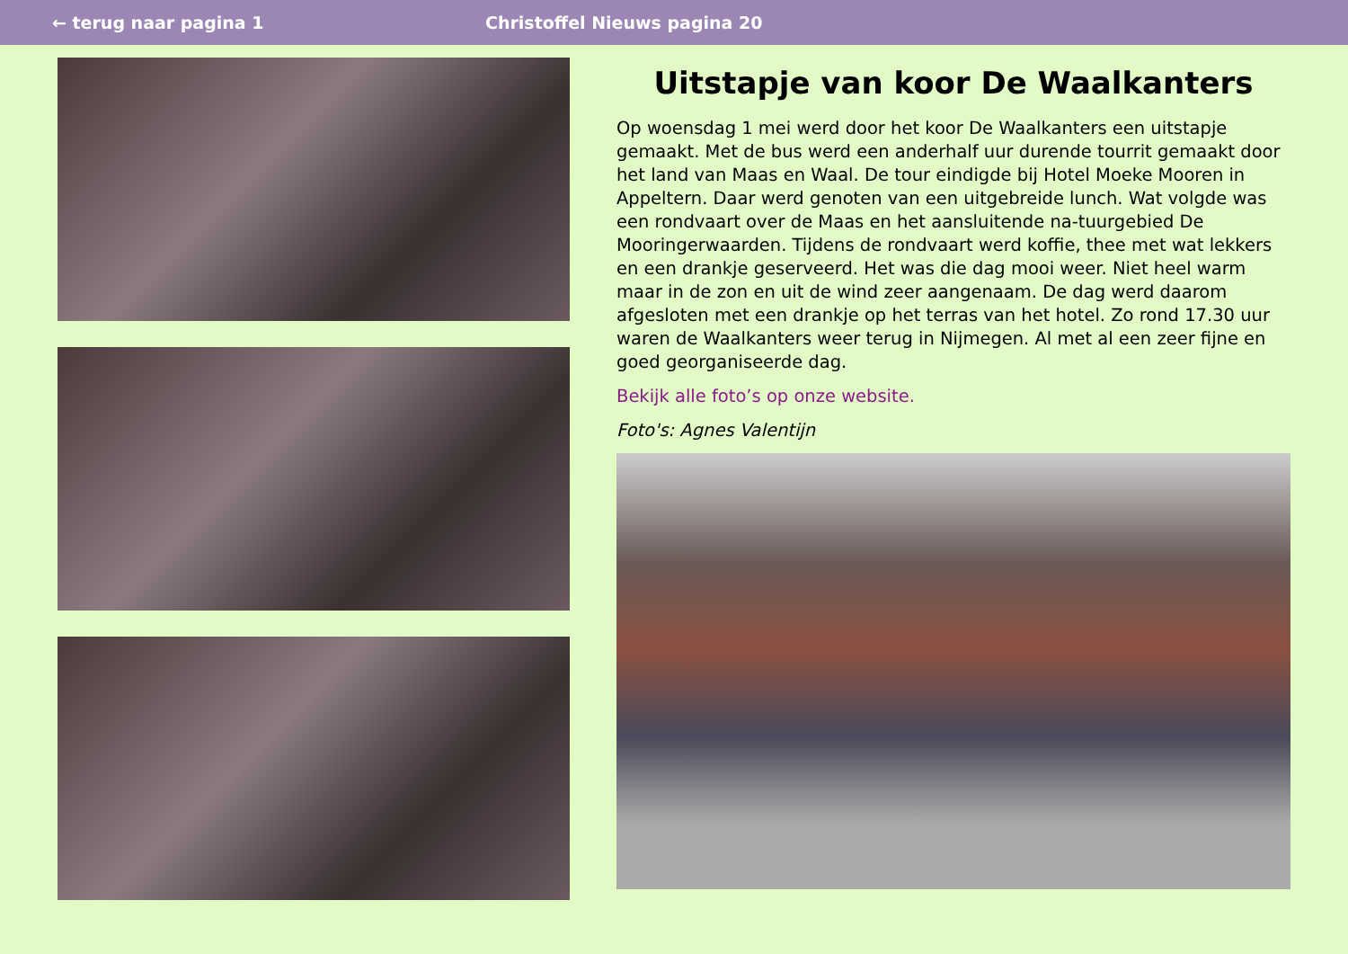← terug naar pagina 1 Christoffel Nieuws pagina 20
Uitstapje van koor De Waalkanters
Op woensdag 1 mei werd door het koor De Waalkanters een uitstapje gemaakt. Met de bus werd een anderhalf uur durende tourrit gemaakt door het land van Maas en Waal. De tour eindigde bij Hotel Moeke Mooren in Appeltern. Daar werd genoten van een uitgebreide lunch. Wat volgde was een rondvaart over de Maas en het aansluitende na-tuurgebied De Mooringerwaarden. Tijdens de rondvaart werd koffie, thee met wat lekkers en een drankje geserveerd. Het was die dag mooi weer. Niet heel warm maar in de zon en uit de wind zeer aangenaam. De dag werd daarom afgesloten met een drankje op het terras van het hotel. Zo rond 17.30 uur waren de Waalkanters weer terug in Nijmegen. Al met al een zeer fijne en goed georganiseerde dag.
Bekijk alle foto’s op onze website.
Foto's: Agnes Valentijn